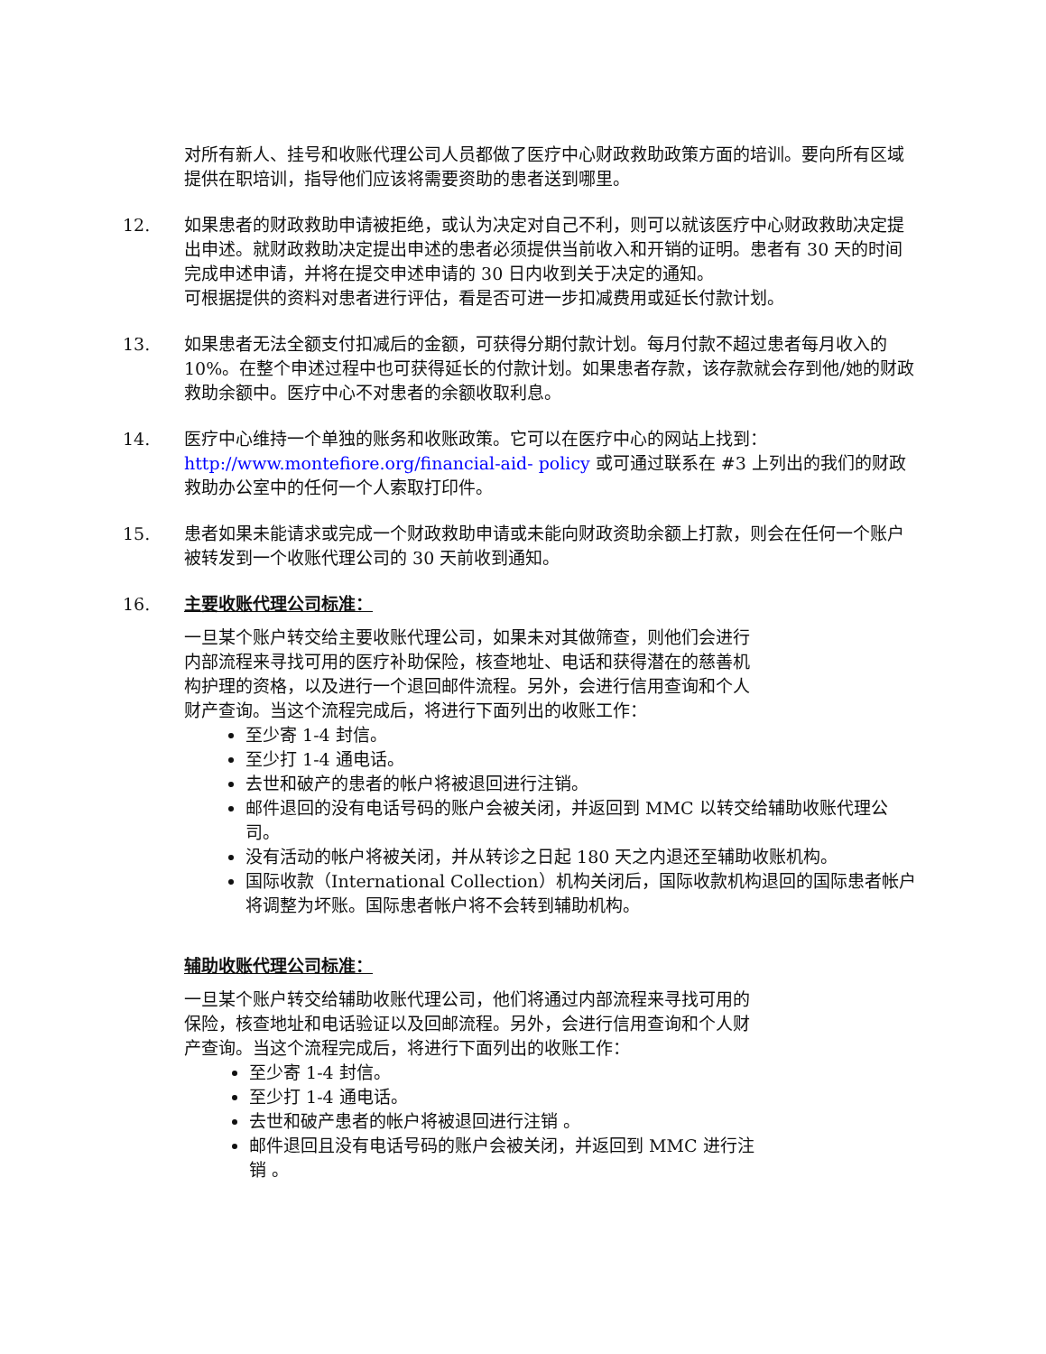对所有新人、挂号和收账代理公司人员都做了医疗中心财政救助政策方面的培训。要向所有区域提供在职培训，指导他们应该将需要资助的患者送到哪里。
12. 如果患者的财政救助申请被拒绝，或认为决定对自己不利，则可以就该医疗中心财政救助决定提出申述。就财政救助决定提出申述的患者必须提供当前收入和开销的证明。患者有 30 天的时间完成申述申请，并将在提交申述申请的 30 日内收到关于决定的通知。
可根据提供的资料对患者进行评估，看是否可进一步扣减费用或延长付款计划。
13. 如果患者无法全额支付扣减后的金额，可获得分期付款计划。每月付款不超过患者每月收入的 10%。在整个申述过程中也可获得延长的付款计划。如果患者存款，该存款就会存到他/她的财政救助余额中。医疗中心不对患者的余额收取利息。
14. 医疗中心维持一个单独的账务和收账政策。它可以在医疗中心的网站上找到：
http://www.montefiore.org/financial-aid- policy 或可通过联系在 #3 上列出的我们的财政救助办公室中的任何一个人索取打印件。
15. 患者如果未能请求或完成一个财政救助申请或未能向财政资助余额上打款，则会在任何一个账户被转发到一个收账代理公司的 30 天前收到通知。
16. 主要收账代理公司标准：
一旦某个账户转交给主要收账代理公司，如果未对其做筛查，则他们会进行内部流程来寻找可用的医疗补助保险，核查地址、电话和获得潜在的慈善机构护理的资格，以及进行一个退回邮件流程。另外，会进行信用查询和个人财产查询。当这个流程完成后，将进行下面列出的收账工作：
至少寄 1-4 封信。
至少打 1-4 通电话。
去世和破产的患者的帐户将被退回进行注销。
邮件退回的没有电话号码的账户会被关闭，并返回到 MMC 以转交给辅助收账代理公司。
没有活动的帐户将被关闭，并从转诊之日起 180 天之内退还至辅助收账机构。
国际收款（International Collection）机构关闭后，国际收款机构退回的国际患者帐户将调整为坏账。国际患者帐户将不会转到辅助机构。
辅助收账代理公司标准：
一旦某个账户转交给辅助收账代理公司，他们将通过内部流程来寻找可用的保险，核查地址和电话验证以及回邮流程。另外，会进行信用查询和个人财产查询。当这个流程完成后，将进行下面列出的收账工作：
至少寄 1-4 封信。
至少打 1-4 通电话。
去世和破产患者的帐户将被退回进行注销 。
邮件退回且没有电话号码的账户会被关闭，并返回到 MMC 进行注销 。